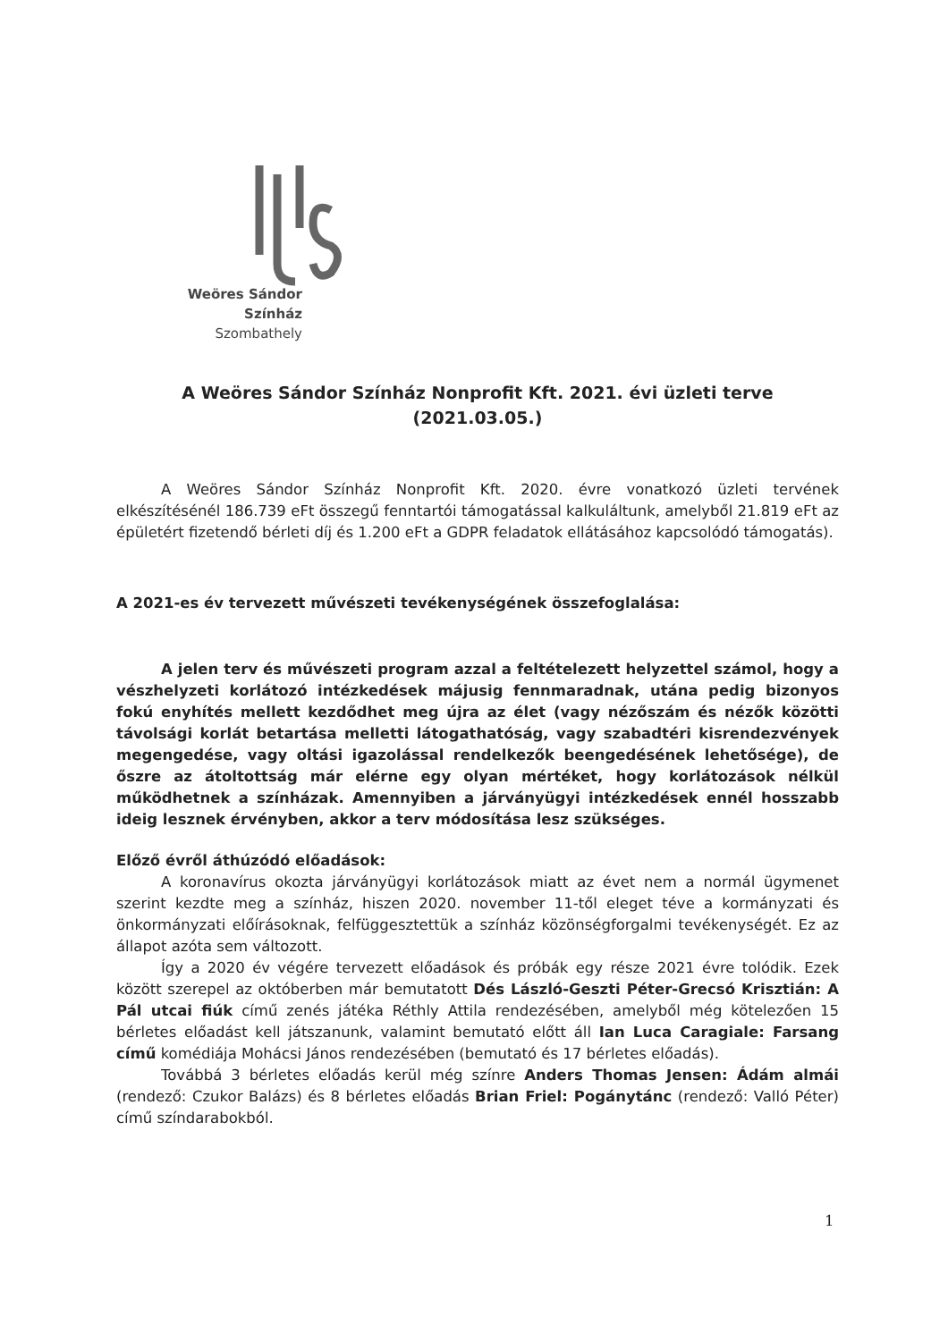Weöres Sándor Színház
Szombathely
A Weöres Sándor Színház Nonprofit Kft. 2021. évi üzleti terve
(2021.03.05.)
A Weöres Sándor Színház Nonprofit Kft. 2020. évre vonatkozó üzleti tervének elkészítésénél 186.739 eFt összegű fenntartói támogatással kalkuláltunk, amelyből 21.819 eFt az épületért fizetendő bérleti díj és 1.200 eFt a GDPR feladatok ellátásához kapcsolódó támogatás).
A 2021-es év tervezett művészeti tevékenységének összefoglalása:
A jelen terv és művészeti program azzal a feltételezett helyzettel számol, hogy a vészhelyzeti korlátozó intézkedések májusig fennmaradnak, utána pedig bizonyos fokú enyhítés mellett kezdődhet meg újra az élet (vagy nézőszám és nézők közötti távolsági korlát betartása melletti látogathatóság, vagy szabadtéri kisrendezvények megengedése, vagy oltási igazolással rendelkezők beengedésének lehetősége), de őszre az átoltottság már elérne egy olyan mértéket, hogy korlátozások nélkül működhetnek a színházak. Amennyiben a járványügyi intézkedések ennél hosszabb ideig lesznek érvényben, akkor a terv módosítása lesz szükséges.
Előző évről áthúzódó előadások:
A koronavírus okozta járványügyi korlátozások miatt az évet nem a normál ügymenet szerint kezdte meg a színház, hiszen 2020. november 11-től eleget téve a kormányzati és önkormányzati előírásoknak, felfüggesztettük a színház közönségforgalmi tevékenységét. Ez az állapot azóta sem változott.
Így a 2020 év végére tervezett előadások és próbák egy része 2021 évre tolódik. Ezek között szerepel az októberben már bemutatott Dés László-Geszti Péter-Grecsó Krisztián: A Pál utcai fiúk című zenés játéka Réthly Attila rendezésében, amelyből még kötelezően 15 bérletes előadást kell játszanunk, valamint bemutató előtt áll Ian Luca Caragiale: Farsang című komédiája Mohácsi János rendezésében (bemutató és 17 bérletes előadás).
Továbbá 3 bérletes előadás kerül még színre Anders Thomas Jensen: Ádám almái (rendező: Czukor Balázs) és 8 bérletes előadás Brian Friel: Pogánytánc (rendező: Valló Péter) című színdarabokból.
1